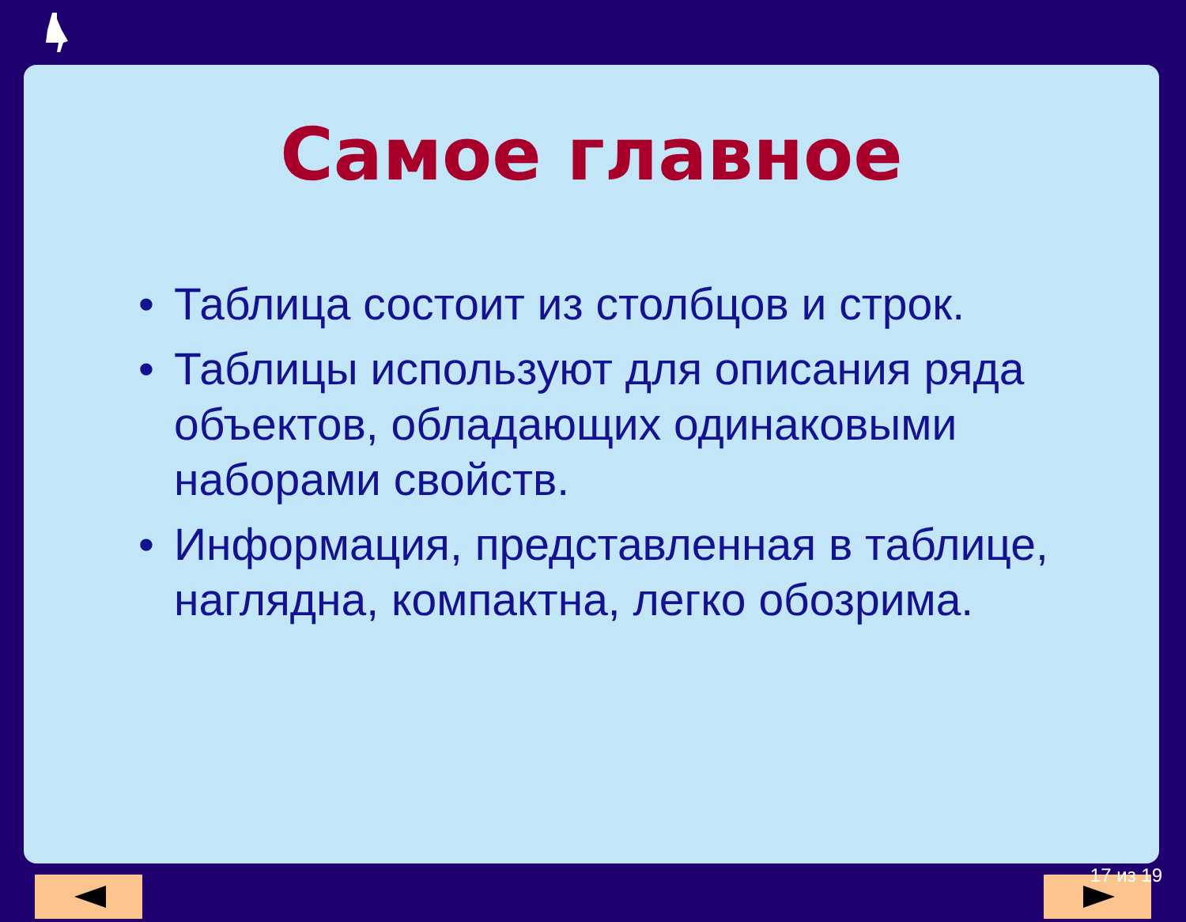Самое главное
• Таблица состоит из столбцов и строк.
• Таблицы используют для описания ряда объектов, обладающих одинаковыми наборами свойств.
• Информация, представленная в таблице, наглядна, компактна, легко обозрима.
17 из 19